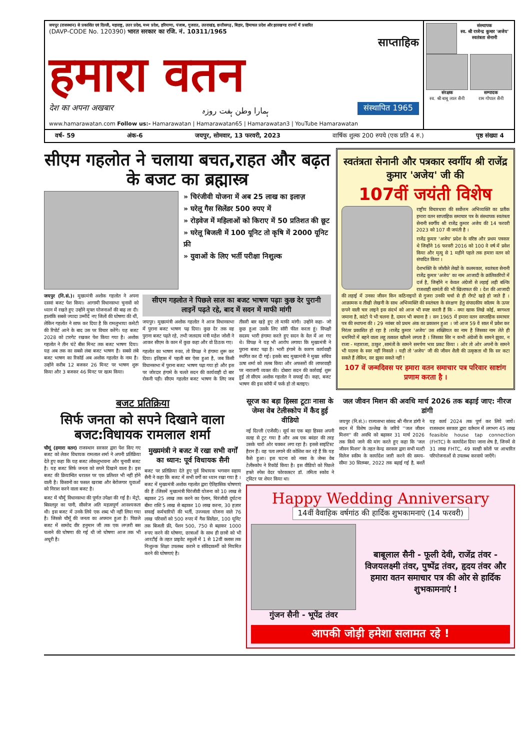जयपुर (राजस्थान) से प्रकाशित एवं दिल्ली, महाराष्ट्र, उत्तर प्रदेश, मध्य प्रदेश, हरियाणा, पंजाब, गुजरात, उत्तराखंड, छत्तीसगढ़, बिहार, हिमाचल प्रदेश और झारखण्ड राज्यों में प्रसारित
(DAVP-CODE No. 120390) भारत सरकार का रजि. नं. 10311/1965
साप्ताहिक
हमारा वतन
देश का अपना अखबार ہمارا وطن ہفت روزہ संस्थापित 1965
www.hamarawatan.com Follow us:- Hamarawatan | Hamarawatan65 | Hamarawatan3 | YouTube Hamarawatan
संस्थापक
स्व. श्री राजेन्द्र कुमार 'अजेय' स्वतंत्रता सेनानी
संरक्षक
स्व. श्री बाबू लाल सैनी
सम्पादक
राम गोपाल सैनी
वर्ष- 59 अंक-6 जयपुर, सोमवार, 13 फरवरी, 2023 वार्षिक शुल्क 200 रुपये (एक प्रति 4 रु.) पृष्ठ संख्या 4
सीएम गहलोत ने चलाया बचत,राहत और बढ़त के बजट का ब्रह्मास्त्र
» चिरंजीवी योजना में अब 25 लाख का इलाज़
» घरेलू गैस सिलेंडर 500 रुपए में
» रोड़वेज में महिलाओं को किराए में 50 प्रतिशत की छूट
» घरेलू बिजली में 100 यूनिट तो कृषि में 2000 यूनिट फ्री
» युवाओं के लिए भर्ती परीक्षा निशुल्क
जयपुर (नि.सं.)। मुख्यमंत्री अशोक गहलोत ने अपना दसवां बजट पेश किया। आगामी विधानसभा चुनावों को ध्यान में रखते हुए उन्होंने मुफ्त योजनाओं की बाढ़ ला दी। हालांकि सबसे ज्यादा उम्मीदें नए जिलों की घोषणा की थीं, लेकिन गहलोत ने साफ कर दिया है कि रामलुभाया कमेटी की रिपोर्ट आने के बाद उस पर विचार करेंगे। यह बजट 2028 को टारगेट रखकर पेश किया गया है। अशोक गहलोत ने तीन घंटे बीस मिनट तक बजट भाषण दिया। यह अब तक का सबसे लंबा बजट भाषण है। सबसे लंबे बजट भाषण का रिकॉर्ड अब अशोक गहलोत के नाम है। उन्होंने करीब 12 बजकर 26 मिनट पर भाषण शुरू किया और 3 बजकर 46 मिनट पर खत्म किया।
सीएम गहलोत ने पिछले साल का बजट भाषण पढ़ाः कुछ देर पुरानी लाइनें पढ़ते रहे, बाद में सदन में माफी मांगी
जयपुर। मुख्यमंत्री अशोक गहलोत ने आज विधानसभा में पुराना बजट भाषण पढ़ दिया। कुछ देर तक वह पुराना बजट पढ़ते रहे, तभी जलदाय मंत्री महेश जोशी ने आकर सीएम के कान में कुछ कहा और वो ठिठक गए।
गहलोत का भाषण रुका, तो विपक्ष ने हंगामा शुरू कर दिया। इतिहास में पहली बार ऐसा हुआ है, जब किसी विधानसभा में पुराना बजट भाषण पढ़ा गया हो और इस पर जोरदार हंगामे के चलते सदन की कार्यवाही दो बार रोकनी पड़ी। सीएम गहलोत बजट भाषण के लिए जब तीसरी बार खड़े हुए तो माफी मांगी। उन्होंने कहा- जो कुछ हुआ उसके लिए सॉरी फील करता हूं। विपक्षी सदस्य भारी हंगामा करते हुए सदन के वेल में आ गए थे। विपक्ष ने यह भी आरोप लगाया कि मुख्यमंत्री ने पुराना बजट पढ़ा है। भारी हंगामे के कारण कार्यवाही स्थगित कर दी गई। इसके बाद मुख्यमंत्री ने मुख्य सचिव ऊषा शर्मा को तलब किया और अफसरों की लापरवाही पर नाराजगी व्यक्त की। दोबारा सदन की कार्रवाई शुरू हुई तो सीएम अशोक गहलोत ने सफाई दी। कहा, बजट भाषण की इस कॉपी में फर्क हो तो बताइए।
स्वतंत्रता सेनानी और पत्रकार स्वर्गीय श्री राजेंद्र कुमार 'अजेय' जी की
107वीं जयंती विशेष
राष्ट्रीय विचारधारा की सर्वोत्तम अभिव्यक्ति का प्रतीक हमारा वतन साप्ताहिक समाचार पत्र के संस्थापक स्वतंत्रता सेनानी स्वर्गीय श्री राजेंद्र कुमार अजेय की 14 फरवरी 2023 को 107 वी जयंती है ।
राजेंद्र कुमार 'अजेय' प्रदेश के वरिष्ठ और प्रथम पत्रकार थे जिन्होंने 16 फरवरी 2016 को 100 वे वर्ष में प्रवेश किया और मृत्यु से 1 महीने पहले तक हमारा वतन को संपादित किया ।
देशभक्ति के जोशीले लेखों के कलमकार, स्वतंत्रता सेनानी राजेंद्र कुमार 'अजेय' का नाम आजादी के क्रांतिकारियों में दर्ज है, जिन्होंने न केवल अंग्रेजों से लड़ाई लड़ी बल्कि राजशाही सामंतों की भी खिलाफत की । देश की आजादी की लड़ाई में उनका जीवन किन कठिनाइयों से गुजरा उनकी चर्चा से ही रोंगटे खड़े हो जाते हैं । आक्रामक व तीखी लेखनी के साथ अभिव्यक्ति की स्वतंत्रता के संरक्षण हेतु संपादकीय कॉलम के ऊपर छपने वाली चार लाइने इस संदर्भ को आज भी स्पष्ट करती हैं कि - क्या खाक लिखे कोई, बरगश्ता जमाना है, कांटो पे भी चलना है, दामन भी बचाना है । सन 1965 में हमारा वतन साप्ताहिक समाचार पत्र की स्थापना की । 29 नवंबर को प्रथम अंक का प्रकाशन हुआ । जो आज 59 वें साल में प्रवेश कर निरंतर प्रकाशित हो रहा है ।राजेंद्र कुमार 'अजेय' उस शख्सियत का नाम है जिसका नाम लेते ही धमनियों में बहने वाला लहू तत्काल खौलने लगता है । जिसका सिर न कभी अंग्रेजों के सामने झुका, न राजा - महाराजा, ठाकुर ,सामंतों के सामने समर्पण भाव प्रकट किया । ओर तो ओर अपनों के सामने भी यातना के स्वर नहीं निकाले । यही तो 'अजेय' जी की जीवन शैली की उत्कृष्ठता थी कि सर कटा सकते हैं लेकिन, सर झुका सकते नहीं !
107 वें जन्मदिवस पर हमारा वतन समाचार पत्र परिवार साष्टांग प्रणाम करता है ।
बजट प्रतिक्रिया
सिर्फ जनता को सपने दिखाने वाला बजट:विधायक रामलाल शर्मा
चौमूं (हमारा वतन) राजस्थान सरकार द्वारा पेश किए गए बजट को लेकर विधायक रामलाल शर्मा ने अपनी प्रतिक्रिया देते हुए कहा कि यह बजट लोकलुभावना और चुनावी बजट है। यह बजट सिर्फ जनता को सपने दिखाने वाला है। इस बजट की क्रियान्वित धरातल पर एक प्रतिशत भी नहीं होने वाली है। किसानों का फसल खराबा और बेरोजगार युवाओं को निराश करने वाला बजट है।
बजट में चौमूँ विधानसभा की पूर्णत उपेक्षा की गई है। मेट्रो, बिसलपुर का पानी, सीवरेज अति महत्वपूर्ण आवश्यकता थी। इस बजट में उनके लिये एक शब्द भी नहीं लिया गया है। जिससे चौमूँ की जनता का अपमान हुआ है। पिछले बजट में सामोद वीर हनुमान जी तक एक लग्ज़री बस चलाने की घोषणा की गई थी जो घोषणा आज तक भी अधूरी है।
मुख्यमंत्री ने बजट में रखा सभी वर्गों का ध्यान: पूर्व विधायक सैनी
बजट पर प्रतिक्रिया देते हुए पूर्व विधायक भगवान सहाय सैनी ने कहा कि बजट में सभी वर्गों का ध्यान रखा गया है । बजट में मुख्यमंत्री अशोक गहलोत द्वारा ऐतिहासिक घोषणाएं की हैं ।जिसमें मुख्यमंत्री चिरंजीवी योजना को 10 लाख से बढ़ाकर 25 लाख तक करने का ऐलान, चिरंजीवी दुर्घटना बीमा राशि 5 लाख से बढ़ाकर 10 लाख करना, 30 हज़ार सफाई कर्मचारियों की भर्ती, उज्ज्वला योजना वाले 76 लाख परिवारों को 500 रुपए में गैस सिलेंडर, 100 यूनिट तक बिजली फ्री, पेंशन 500, 750 से बढ़ाकर 1000 रुपए करने की घोषणा, छात्राओं के साथ ही छात्रों को भी आरटीई के तहत प्राइवेट स्कूलों में 1 से 12वीं क्लास तक निःशुल्क शिक्षा उपलब्ध कराने व संविदाकर्मी को नियमित करने की घोषणाएं है।
सूरज का बड़ा हिस्सा टूटाः नासा के जेम्स वेब टेलीस्कोप में कैद हुई वीडियो
नई दिल्ली (एजेंसी)। सूर्य का एक बड़ा हिस्सा अपनी सतह से टूट गया है और अब एक बवंडर की तरह उसके चारों ओर चक्कर लगा रहा है। इससे साइंटिस्ट हैरान हैं। वह पता लगाने की कोशिश कर रहे हैं कि यह कैसे हुआ। इस घटना को नासा के जेम्स वेब टेलीस्कोप ने रिकॉर्ड किया है। इस वीडियो को पिछले हफ्ते स्पेस वेदर फोरकास्टर डॉ. तमिता स्कोव ने ट्विटर पर शेयर किया था।
जल जीवन मिशन की अवधि मार्च 2026 तक बढ़ाई जाए: नीरज डांगी
जयपुर (नि.सं.)। राज्यसभा सांसद श्री नीरज डांगी ने सदन में विशेष उल्लेख के जरिये ''जल जीवन मिशन'' की अवधि को बढ़ाकर 31 मार्च 2026 तक किये जाने की मांग करते हुए कहा कि 'जल जीवन मिशन' के तहत केन्द्र सरकार द्वारा सभी मल्टी विलेज स्कीम के कार्यादेश जारी करने की समय-सीमा 30 सितम्बर, 2022 तक बढ़ाई गई है, बशर्ते यह कार्य 2024 तक पूर्ण कर लिये जायें। राजस्थान सरकार द्वारा वर्तमान में लगभग 45 लाख feasible house tap connection (FHTC) के कार्यादेश दिया जाना शेष है, जिनमें से 31 लाख FHTC, 49 सतही स्रोतों पर आधारित परियोजनाओं से उपलब्ध करवाये जाऐंगे।
Happy Wedding Anniversary
14वीं वैवाहिक वर्षगांठ की हार्दिक शुभकामनाएं (14 फरवरी)
गुंजन सैनी - भूपेंद्र तंवर
बाबूलाल सैनी - फूली देवी, राजेंद्र तंवर - विजयलक्ष्मी तंवर, पुष्पेंद्र तंवर, हृदय तंवर और हमारा वतन समाचार पत्र की ओर से हार्दिक शुभकामनाएं !
आपकी जोड़ी हमेशा सलामत रहे !